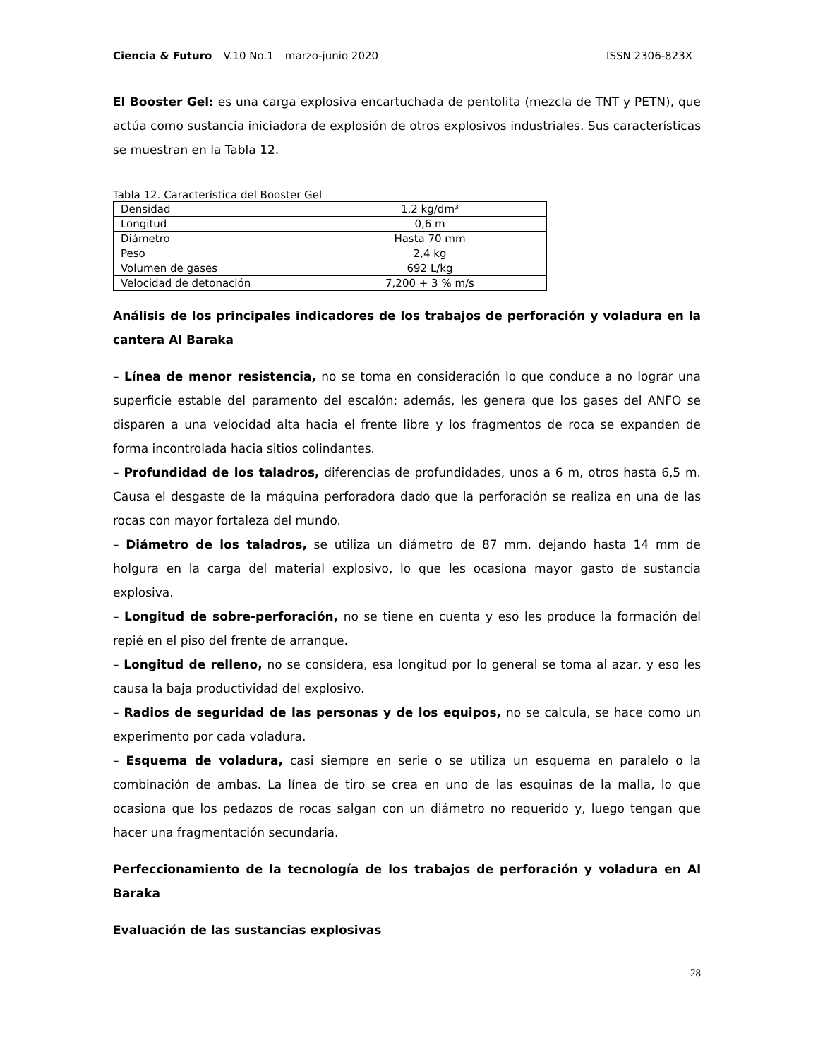Ciencia & Futuro V.10 No.1 marzo-junio 2020 ISSN 2306-823X
El Booster Gel: es una carga explosiva encartuchada de pentolita (mezcla de TNT y PETN), que actúa como sustancia iniciadora de explosión de otros explosivos industriales. Sus características se muestran en la Tabla 12.
Tabla 12. Característica del Booster Gel
| Densidad | 1,2 kg/dm³ |
| Longitud | 0,6 m |
| Diámetro | Hasta 70 mm |
| Peso | 2,4 kg |
| Volumen de gases | 692 L/kg |
| Velocidad de detonación | 7,200 + 3 % m/s |
Análisis de los principales indicadores de los trabajos de perforación y voladura en la cantera Al Baraka
– Línea de menor resistencia, no se toma en consideración lo que conduce a no lograr una superficie estable del paramento del escalón; además, les genera que los gases del ANFO se disparen a una velocidad alta hacia el frente libre y los fragmentos de roca se expanden de forma incontrolada hacia sitios colindantes.
– Profundidad de los taladros, diferencias de profundidades, unos a 6 m, otros hasta 6,5 m. Causa el desgaste de la máquina perforadora dado que la perforación se realiza en una de las rocas con mayor fortaleza del mundo.
– Diámetro de los taladros, se utiliza un diámetro de 87 mm, dejando hasta 14 mm de holgura en la carga del material explosivo, lo que les ocasiona mayor gasto de sustancia explosiva.
– Longitud de sobre-perforación, no se tiene en cuenta y eso les produce la formación del repié en el piso del frente de arranque.
– Longitud de relleno, no se considera, esa longitud por lo general se toma al azar, y eso les causa la baja productividad del explosivo.
– Radios de seguridad de las personas y de los equipos, no se calcula, se hace como un experimento por cada voladura.
– Esquema de voladura, casi siempre en serie o se utiliza un esquema en paralelo o la combinación de ambas. La línea de tiro se crea en uno de las esquinas de la malla, lo que ocasiona que los pedazos de rocas salgan con un diámetro no requerido y, luego tengan que hacer una fragmentación secundaria.
Perfeccionamiento de la tecnología de los trabajos de perforación y voladura en Al Baraka
Evaluación de las sustancias explosivas
28